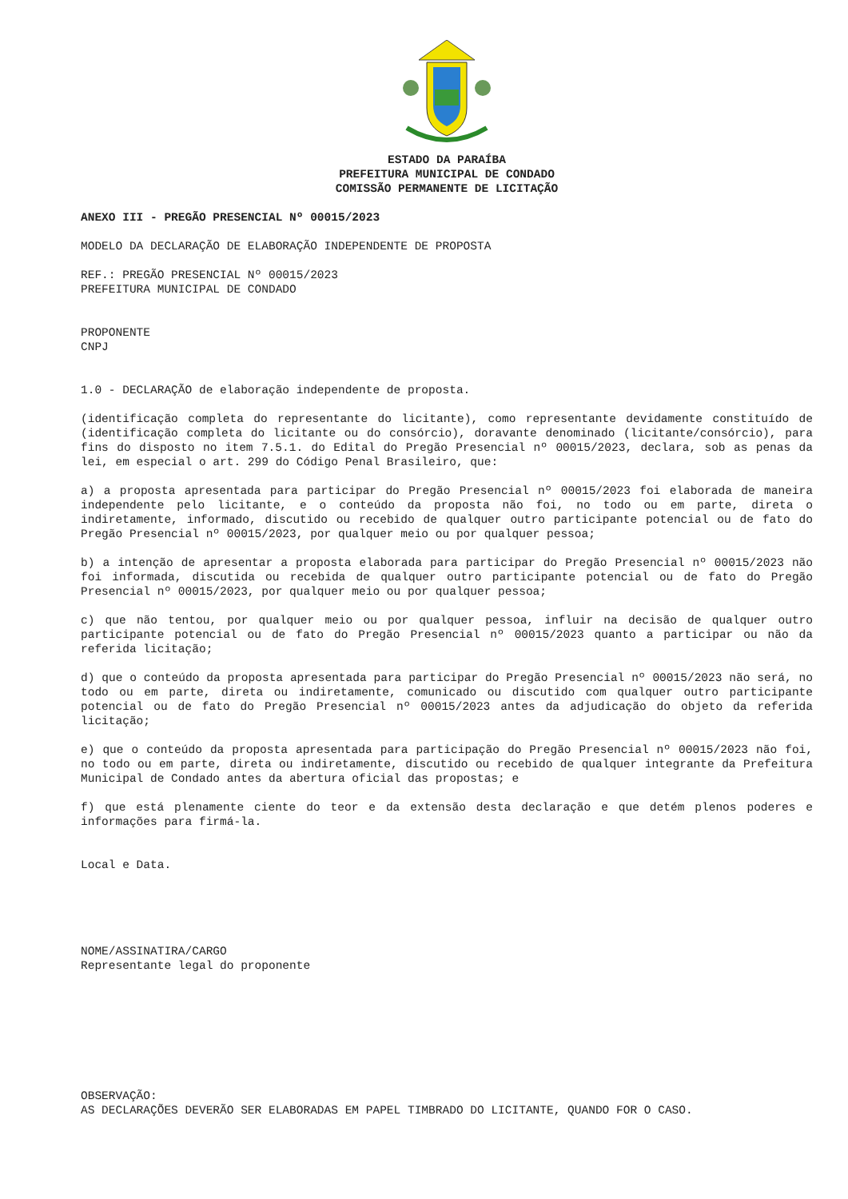ESTADO DA PARAÍBA
PREFEITURA MUNICIPAL DE CONDADO
COMISSÃO PERMANENTE DE LICITAÇÃO
ANEXO III - PREGÃO PRESENCIAL Nº 00015/2023
MODELO DA DECLARAÇÃO DE ELABORAÇÃO INDEPENDENTE DE PROPOSTA
REF.: PREGÃO PRESENCIAL Nº 00015/2023
PREFEITURA MUNICIPAL DE CONDADO
PROPONENTE
CNPJ
1.0 - DECLARAÇÃO de elaboração independente de proposta.
(identificação completa do representante do licitante), como representante devidamente constituído de (identificação completa do licitante ou do consórcio), doravante denominado (licitante/consórcio), para fins do disposto no item 7.5.1. do Edital do Pregão Presencial nº 00015/2023, declara, sob as penas da lei, em especial o art. 299 do Código Penal Brasileiro, que:
a) a proposta apresentada para participar do Pregão Presencial nº 00015/2023 foi elaborada de maneira independente pelo licitante, e o conteúdo da proposta não foi, no todo ou em parte, direta o indiretamente, informado, discutido ou recebido de qualquer outro participante potencial ou de fato do Pregão Presencial nº 00015/2023, por qualquer meio ou por qualquer pessoa;
b) a intenção de apresentar a proposta elaborada para participar do Pregão Presencial nº 00015/2023 não foi informada, discutida ou recebida de qualquer outro participante potencial ou de fato do Pregão Presencial nº 00015/2023, por qualquer meio ou por qualquer pessoa;
c) que não tentou, por qualquer meio ou por qualquer pessoa, influir na decisão de qualquer outro participante potencial ou de fato do Pregão Presencial nº 00015/2023 quanto a participar ou não da referida licitação;
d) que o conteúdo da proposta apresentada para participar do Pregão Presencial nº 00015/2023 não será, no todo ou em parte, direta ou indiretamente, comunicado ou discutido com qualquer outro participante potencial ou de fato do Pregão Presencial nº 00015/2023 antes da adjudicação do objeto da referida licitação;
e) que o conteúdo da proposta apresentada para participação do Pregão Presencial nº 00015/2023 não foi, no todo ou em parte, direta ou indiretamente, discutido ou recebido de qualquer integrante da Prefeitura Municipal de Condado antes da abertura oficial das propostas; e
f) que está plenamente ciente do teor e da extensão desta declaração e que detém plenos poderes e informações para firmá-la.
Local e Data.
NOME/ASSINATIRA/CARGO
Representante legal do proponente
OBSERVAÇÃO:
AS DECLARAÇÕES DEVERÃO SER ELABORADAS EM PAPEL TIMBRADO DO LICITANTE, QUANDO FOR O CASO.